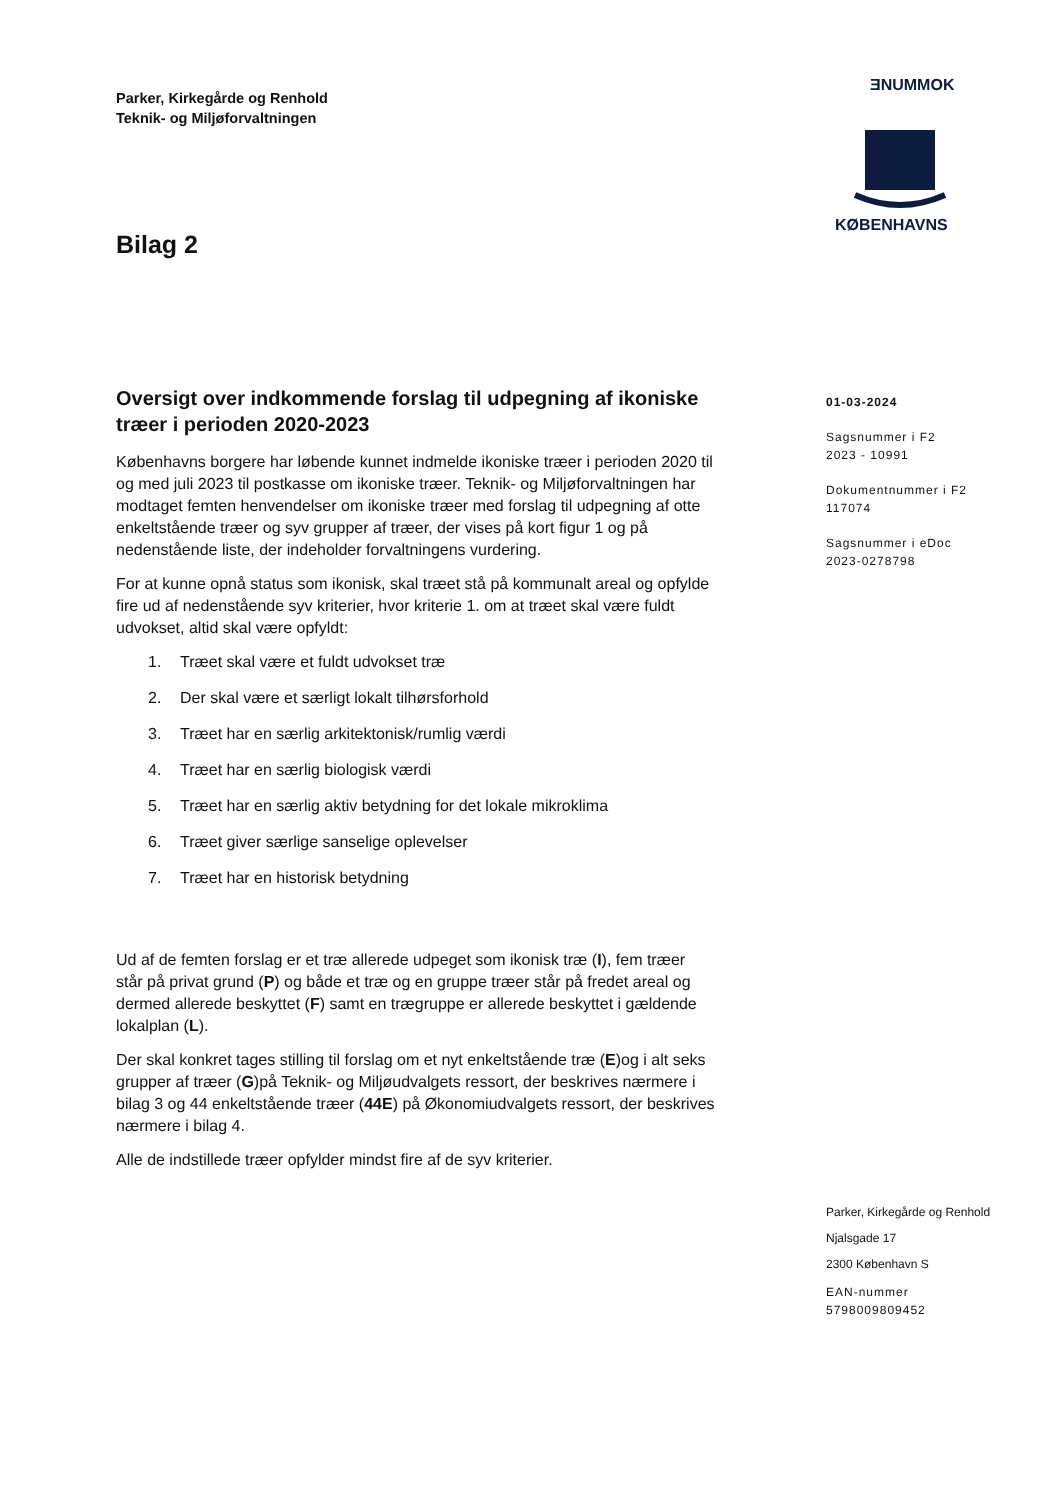Parker, Kirkegårde og Renhold
Teknik- og Miljøforvaltningen
ƎNUMMOK
KØBENHAVNS
Bilag 2
Oversigt over indkommende forslag til udpegning af ikoniske træer i perioden 2020-2023
Københavns borgere har løbende kunnet indmelde ikoniske træer i perioden 2020 til og med juli 2023 til postkasse om ikoniske træer. Teknik- og Miljøforvaltningen har modtaget femten henvendelser om ikoniske træer med forslag til udpegning af otte enkeltstående træer og syv grupper af træer, der vises på kort figur 1 og på nedenstående liste, der indeholder forvaltningens vurdering.
For at kunne opnå status som ikonisk, skal træet stå på kommunalt areal og opfylde fire ud af nedenstående syv kriterier, hvor kriterie 1. om at træet skal være fuldt udvokset, altid skal være opfyldt:
1. Træet skal være et fuldt udvokset træ
2. Der skal være et særligt lokalt tilhørsforhold
3. Træet har en særlig arkitektonisk/rumlig værdi
4. Træet har en særlig biologisk værdi
5. Træet har en særlig aktiv betydning for det lokale mikroklima
6. Træet giver særlige sanselige oplevelser
7. Træet har en historisk betydning
Ud af de femten forslag er et træ allerede udpeget som ikonisk træ (I), fem træer står på privat grund (P) og både et træ og en gruppe træer står på fredet areal og dermed allerede beskyttet (F) samt en trægruppe er allerede beskyttet i gældende lokalplan (L).
Der skal konkret tages stilling til forslag om et nyt enkeltstående træ (E)og i alt seks grupper af træer (G)på Teknik- og Miljøudvalgets ressort, der beskrives nærmere i bilag 3 og 44 enkeltstående træer (44E) på Økonomiudvalgets ressort, der beskrives nærmere i bilag 4.
Alle de indstillede træer opfylder mindst fire af de syv kriterier.
01-03-2024
Sagsnummer i F2
2023 - 10991
Dokumentnummer i F2
117074
Sagsnummer i eDoc
2023-0278798
Parker, Kirkegårde og Renhold
Njalsgade 17
2300 København S
EAN-nummer
5798009809452